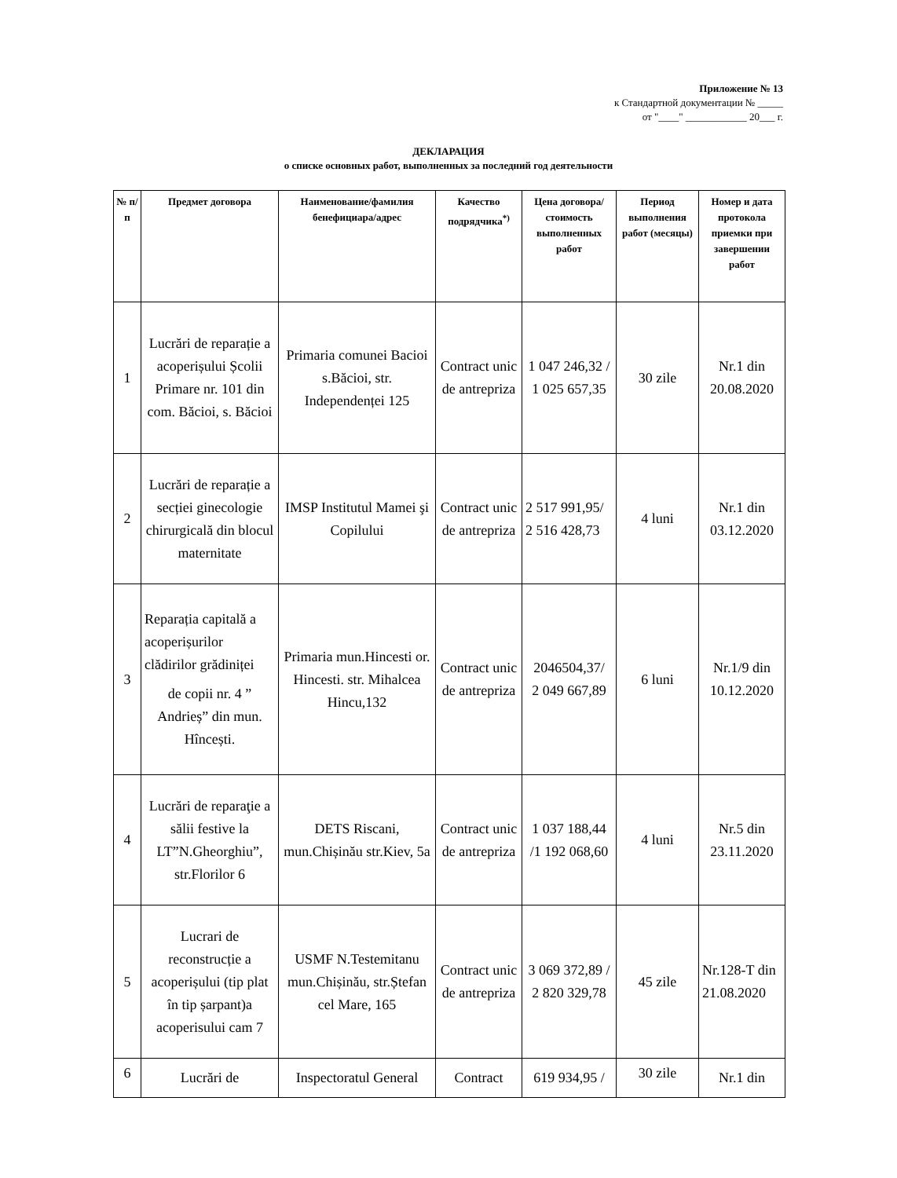Приложение № 13
к Стандартной документации № _____
от "____" ____________ 20___ г.
ДЕКЛАРАЦИЯ
о списке основных работ, выполненных за последний год деятельности
| № п/п | Предмет договора | Наименование/фамилия бенефициара/адрес | Качество подрядчика<sup>*)</sup> | Цена договора/ стоимость выполненных работ | Период выполнения работ (месяцы) | Номер и дата протокола приемки при завершении работ |
| --- | --- | --- | --- | --- | --- | --- |
| 1 | Lucrări de reparație a acoperișului Școlii Primare nr. 101 din com. Băcioi, s. Băcioi | Primaria comunei Bacioi s.Băcioi, str. Independenței 125 | Contract unic de antrepriza | 1 047 246,32 / 1 025 657,35 | 30 zile | Nr.1 din 20.08.2020 |
| 2 | Lucrări de reparație a secției ginecologie chirurgicală din blocul maternitate | IMSP Institutul Mamei şi Copilului | Contract unic de antrepriza | 2 517 991,95/ 2 516 428,73 | 4 luni | Nr.1 din 03.12.2020 |
| 3 | Reparația capitală a acoperișurilor clădirilor grădiniței de copii nr. 4 ” Andrieș” din mun. Hîncești. | Primaria mun.Hincesti or. Hincesti. str. Mihalcea Hincu,132 | Contract unic de antrepriza | 2046504,37/ 2 049 667,89 | 6 luni | Nr.1/9 din 10.12.2020 |
| 4 | Lucrări de reparaţie a sălii festive la LT”N.Gheorghiu”, str.Florilor 6 | DETS Riscani, mun.Chișinău str.Kiev, 5a | Contract unic de antrepriza | 1 037 188,44 /1 192 068,60 | 4 luni | Nr.5 din 23.11.2020 |
| 5 | Lucrari de reconstrucție a acoperișului (tip plat în tip șarpant)a acoperisului cam 7 | USMF N.Testemitanu mun.Chișinău, str.Ștefan cel Mare, 165 | Contract unic de antrepriza | 3 069 372,89 / 2 820 329,78 | 45 zile | Nr.128-T din 21.08.2020 |
| 6 | Lucrări de | Inspectoratul General | Contract | 619 934,95 / | 30 zile | Nr.1 din |